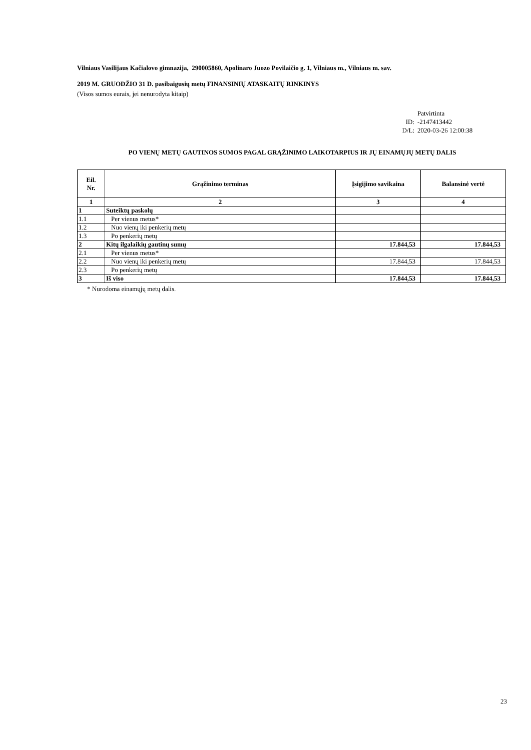Vilniaus Vasilijaus Kačialovo gimnazija, 290005860, Apolinaro Juozo Povilaičio g. 1, Vilniaus m., Vilniaus m. sav.
2019 M. GRUODŽIO 31 D. pasibaigusių metų FINANSINIŲ ATASKAITŲ RINKINYS
(Visos sumos eurais, jei nenurodyta kitaip)
Patvirtinta ID: -2147413442 D/L: 2020-03-26 12:00:38
PO VIENŲ METŲ GAUTINOS SUMOS PAGAL GRĄŽINIMO LAIKOTARPIUS IR JŲ EINAMŲJŲ METŲ DALIS
| Eil. Nr. | Grąžinimo terminas | Įsigijimo savikaina | Balansinė vertė |
| --- | --- | --- | --- |
| 1 | 2 | 3 | 4 |
| 1 | Suteiktų paskolų | | |
| 1.1 | Per vienus metus* | | |
| 1.2 | Nuo vienų iki penkerių metų | | |
| 1.3 | Po penkerių metų | | |
| 2 | Kitų ilgalaikių gautinų sumų | 17.844,53 | 17.844,53 |
| 2.1 | Per vienus metus* | | |
| 2.2 | Nuo vienų iki penkerių metų | 17.844,53 | 17.844,53 |
| 2.3 | Po penkerių metų | | |
| 3 | Iš viso | 17.844,53 | 17.844,53 |
* Nurodoma einamųjų metų dalis.
23